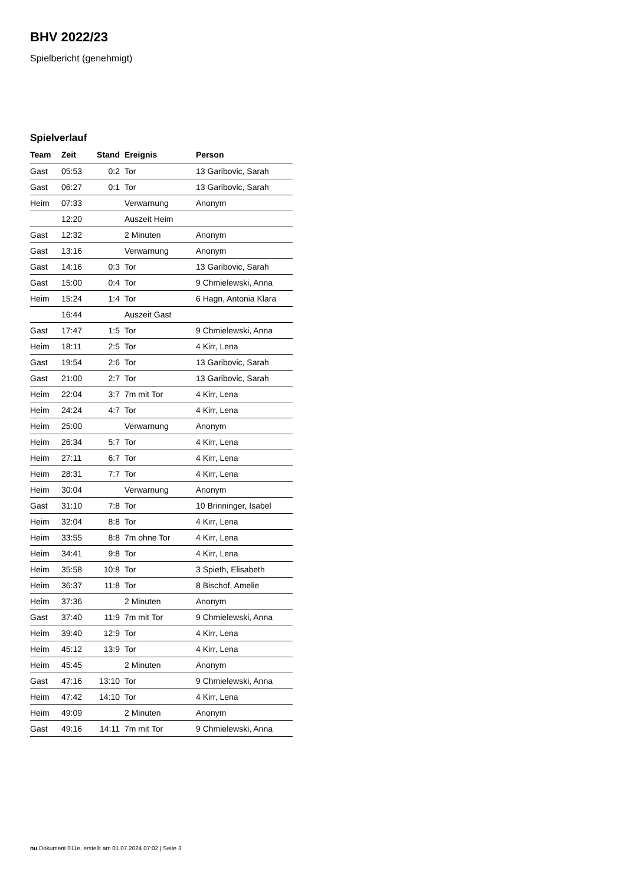BHV 2022/23
Spielbericht (genehmigt)
Spielverlauf
| Team | Zeit | Stand | Ereignis | Person |
| --- | --- | --- | --- | --- |
| Gast | 05:53 | 0:2 | Tor | 13 Garibovic, Sarah |
| Gast | 06:27 | 0:1 | Tor | 13 Garibovic, Sarah |
| Heim | 07:33 | | Verwarnung | Anonym |
| | 12:20 | | Auszeit Heim | |
| Gast | 12:32 | | 2 Minuten | Anonym |
| Gast | 13:16 | | Verwarnung | Anonym |
| Gast | 14:16 | 0:3 | Tor | 13 Garibovic, Sarah |
| Gast | 15:00 | 0:4 | Tor | 9 Chmielewski, Anna |
| Heim | 15:24 | 1:4 | Tor | 6 Hagn, Antonia Klara |
| | 16:44 | | Auszeit Gast | |
| Gast | 17:47 | 1:5 | Tor | 9 Chmielewski, Anna |
| Heim | 18:11 | 2:5 | Tor | 4 Kirr, Lena |
| Gast | 19:54 | 2:6 | Tor | 13 Garibovic, Sarah |
| Gast | 21:00 | 2:7 | Tor | 13 Garibovic, Sarah |
| Heim | 22:04 | 3:7 | 7m mit Tor | 4 Kirr, Lena |
| Heim | 24:24 | 4:7 | Tor | 4 Kirr, Lena |
| Heim | 25:00 | | Verwarnung | Anonym |
| Heim | 26:34 | 5:7 | Tor | 4 Kirr, Lena |
| Heim | 27:11 | 6:7 | Tor | 4 Kirr, Lena |
| Heim | 28:31 | 7:7 | Tor | 4 Kirr, Lena |
| Heim | 30:04 | | Verwarnung | Anonym |
| Gast | 31:10 | 7:8 | Tor | 10 Brinninger, Isabel |
| Heim | 32:04 | 8:8 | Tor | 4 Kirr, Lena |
| Heim | 33:55 | 8:8 | 7m ohne Tor | 4 Kirr, Lena |
| Heim | 34:41 | 9:8 | Tor | 4 Kirr, Lena |
| Heim | 35:58 | 10:8 | Tor | 3 Spieth, Elisabeth |
| Heim | 36:37 | 11:8 | Tor | 8 Bischof, Amelie |
| Heim | 37:36 | | 2 Minuten | Anonym |
| Gast | 37:40 | 11:9 | 7m mit Tor | 9 Chmielewski, Anna |
| Heim | 39:40 | 12:9 | Tor | 4 Kirr, Lena |
| Heim | 45:12 | 13:9 | Tor | 4 Kirr, Lena |
| Heim | 45:45 | | 2 Minuten | Anonym |
| Gast | 47:16 | 13:10 | Tor | 9 Chmielewski, Anna |
| Heim | 47:42 | 14:10 | Tor | 4 Kirr, Lena |
| Heim | 49:09 | | 2 Minuten | Anonym |
| Gast | 49:16 | 14:11 | 7m mit Tor | 9 Chmielewski, Anna |
nu.Dokument 011e, erstellt am 01.07.2024 07:02 | Seite 3